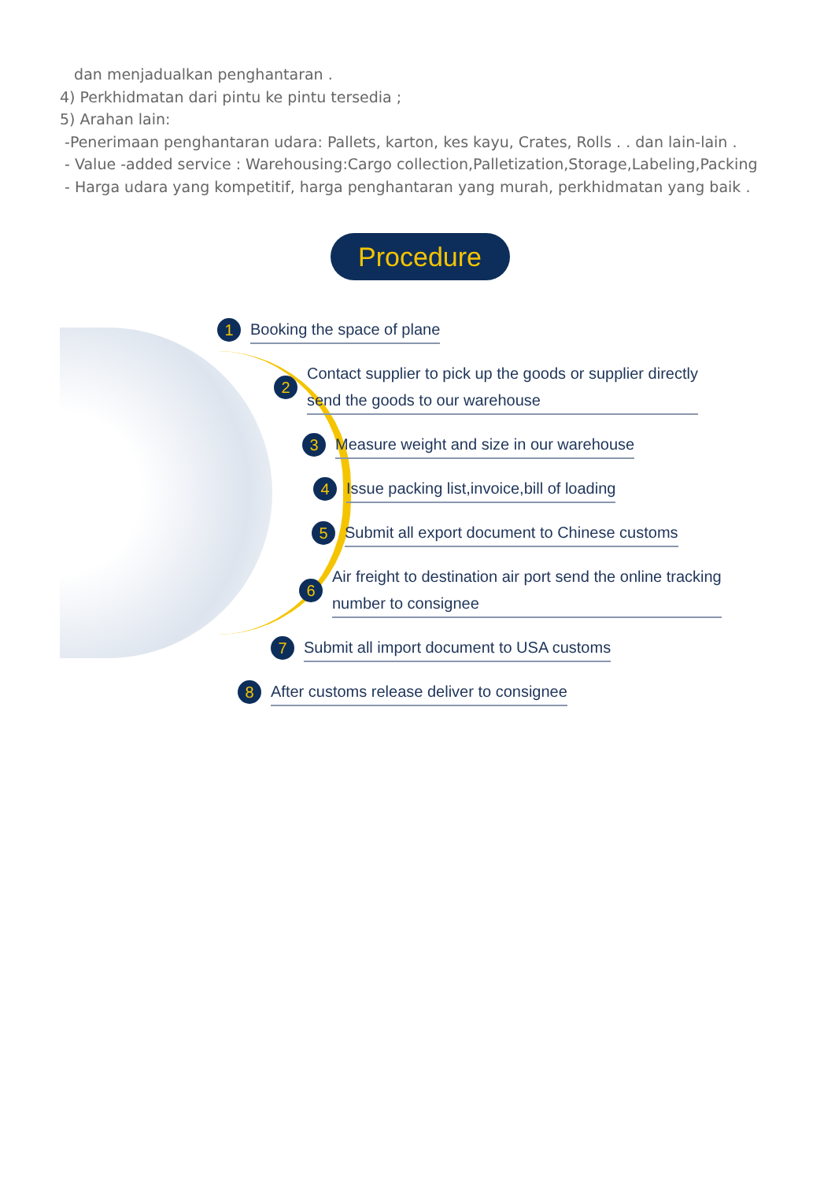dan menjadualkan penghantaran .
4) Perkhidmatan dari pintu ke pintu tersedia ;
5) Arahan lain:
-Penerimaan penghantaran udara: Pallets, karton, kes kayu, Crates, Rolls . . dan lain-lain .
- Value -added service : Warehousing:Cargo collection,Palletization,Storage,Labeling,Packing
- Harga udara yang kompetitif, harga penghantaran yang murah, perkhidmatan yang baik .
Procedure
1 Booking the space of plane
2 Contact supplier to pick up the goods or supplier directly
send the goods to our warehouse
3 Measure weight and size in our warehouse
4 Issue packing list,invoice,bill of loading
5 Submit all export document to Chinese customs
6 Air freight to destination air port send the online tracking
number to consignee
7 Submit all import document to USA customs
8 After customs release deliver to consignee